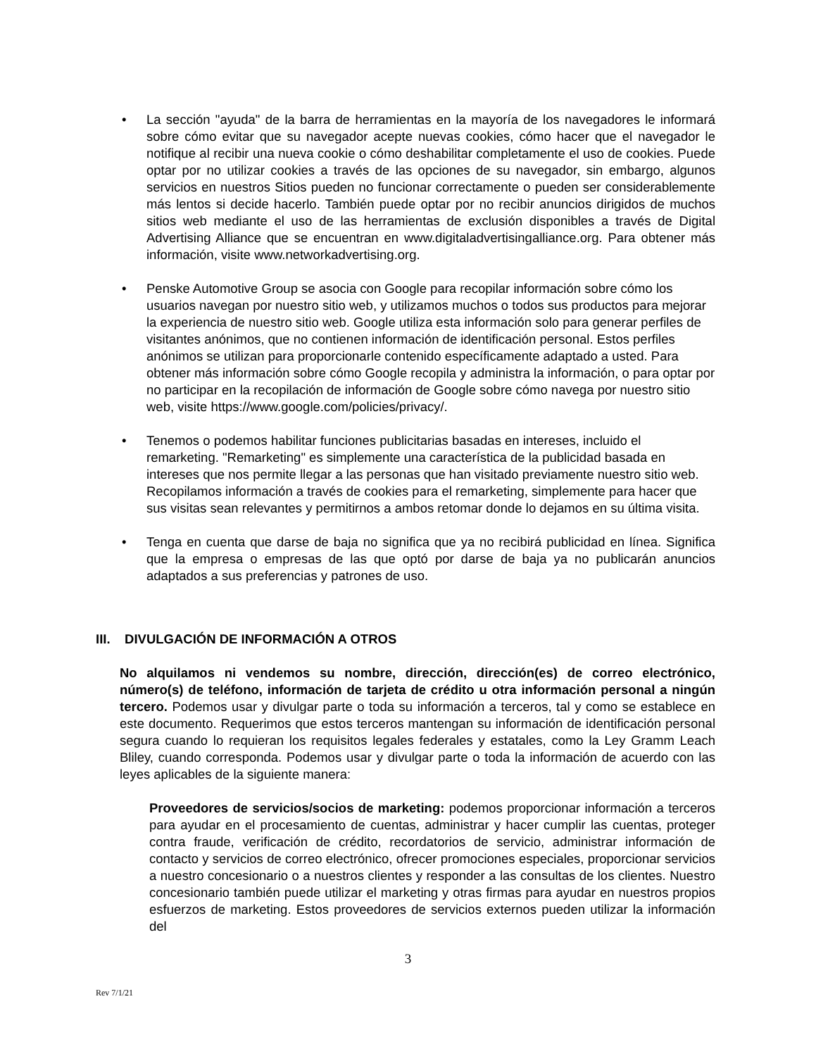• La sección "ayuda" de la barra de herramientas en la mayoría de los navegadores le informará sobre cómo evitar que su navegador acepte nuevas cookies, cómo hacer que el navegador le notifique al recibir una nueva cookie o cómo deshabilitar completamente el uso de cookies. Puede optar por no utilizar cookies a través de las opciones de su navegador, sin embargo, algunos servicios en nuestros Sitios pueden no funcionar correctamente o pueden ser considerablemente más lentos si decide hacerlo. También puede optar por no recibir anuncios dirigidos de muchos sitios web mediante el uso de las herramientas de exclusión disponibles a través de Digital Advertising Alliance que se encuentran en www.digitaladvertisingalliance.org. Para obtener más información, visite www.networkadvertising.org.
• Penske Automotive Group se asocia con Google para recopilar información sobre cómo los usuarios navegan por nuestro sitio web, y utilizamos muchos o todos sus productos para mejorar la experiencia de nuestro sitio web. Google utiliza esta información solo para generar perfiles de visitantes anónimos, que no contienen información de identificación personal. Estos perfiles anónimos se utilizan para proporcionarle contenido específicamente adaptado a usted. Para obtener más información sobre cómo Google recopila y administra la información, o para optar por no participar en la recopilación de información de Google sobre cómo navega por nuestro sitio web, visite https://www.google.com/policies/privacy/.
• Tenemos o podemos habilitar funciones publicitarias basadas en intereses, incluido el remarketing. "Remarketing" es simplemente una característica de la publicidad basada en intereses que nos permite llegar a las personas que han visitado previamente nuestro sitio web. Recopilamos información a través de cookies para el remarketing, simplemente para hacer que sus visitas sean relevantes y permitirnos a ambos retomar donde lo dejamos en su última visita.
• Tenga en cuenta que darse de baja no significa que ya no recibirá publicidad en línea. Significa que la empresa o empresas de las que optó por darse de baja ya no publicarán anuncios adaptados a sus preferencias y patrones de uso.
III. DIVULGACIÓN DE INFORMACIÓN A OTROS
No alquilamos ni vendemos su nombre, dirección, dirección(es) de correo electrónico, número(s) de teléfono, información de tarjeta de crédito u otra información personal a ningún tercero. Podemos usar y divulgar parte o toda su información a terceros, tal y como se establece en este documento. Requerimos que estos terceros mantengan su información de identificación personal segura cuando lo requieran los requisitos legales federales y estatales, como la Ley Gramm Leach Bliley, cuando corresponda. Podemos usar y divulgar parte o toda la información de acuerdo con las leyes aplicables de la siguiente manera:
Proveedores de servicios/socios de marketing: podemos proporcionar información a terceros para ayudar en el procesamiento de cuentas, administrar y hacer cumplir las cuentas, proteger contra fraude, verificación de crédito, recordatorios de servicio, administrar información de contacto y servicios de correo electrónico, ofrecer promociones especiales, proporcionar servicios a nuestro concesionario o a nuestros clientes y responder a las consultas de los clientes. Nuestro concesionario también puede utilizar el marketing y otras firmas para ayudar en nuestros propios esfuerzos de marketing. Estos proveedores de servicios externos pueden utilizar la información del
3
Rev 7/1/21